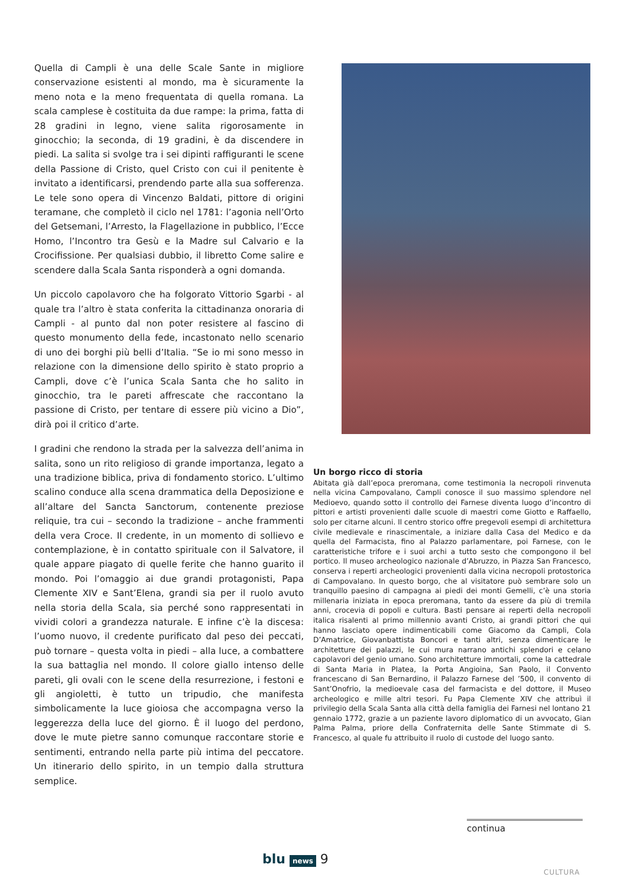Quella di Campli è una delle Scale Sante in migliore conservazione esistenti al mondo, ma è sicuramente la meno nota e la meno frequentata di quella romana. La scala camplese è costituita da due rampe: la prima, fatta di 28 gradini in legno, viene salita rigorosamente in ginocchio; la seconda, di 19 gradini, è da discendere in piedi. La salita si svolge tra i sei dipinti raffiguranti le scene della Passione di Cristo, quel Cristo con cui il penitente è invitato a identificarsi, prendendo parte alla sua sofferenza. Le tele sono opera di Vincenzo Baldati, pittore di origini teramane, che completò il ciclo nel 1781: l’agonia nell’Orto del Getsemani, l’Arresto, la Flagellazione in pubblico, l’Ecce Homo, l’Incontro tra Gesù e la Madre sul Calvario e la Crocifissione. Per qualsiasi dubbio, il libretto Come salire e scendere dalla Scala Santa risponderà a ogni domanda.
Un piccolo capolavoro che ha folgorato Vittorio Sgarbi - al quale tra l’altro è stata conferita la cittadinanza onoraria di Campli - al punto dal non poter resistere al fascino di questo monumento della fede, incastonato nello scenario di uno dei borghi più belli d’Italia. “Se io mi sono messo in relazione con la dimensione dello spirito è stato proprio a Campli, dove c’è l’unica Scala Santa che ho salito in ginocchio, tra le pareti affrescate che raccontano la passione di Cristo, per tentare di essere più vicino a Dio”, dirà poi il critico d’arte.
I gradini che rendono la strada per la salvezza dell’anima in salita, sono un rito religioso di grande importanza, legato a una tradizione biblica, priva di fondamento storico. L’ultimo scalino conduce alla scena drammatica della Deposizione e all’altare del Sancta Sanctorum, contenente preziose reliquie, tra cui – secondo la tradizione – anche frammenti della vera Croce. Il credente, in un momento di sollievo e contemplazione, è in contatto spirituale con il Salvatore, il quale appare piagato di quelle ferite che hanno guarito il mondo. Poi l’omaggio ai due grandi protagonisti, Papa Clemente XIV e Sant’Elena, grandi sia per il ruolo avuto nella storia della Scala, sia perché sono rappresentati in vividi colori a grandezza naturale. E infine c’è la discesa: l’uomo nuovo, il credente purificato dal peso dei peccati, può tornare – questa volta in piedi – alla luce, a combattere la sua battaglia nel mondo. Il colore giallo intenso delle pareti, gli ovali con le scene della resurrezione, i festoni e gli angioletti, è tutto un tripudio, che manifesta simbolicamente la luce gioiosa che accompagna verso la leggerezza della luce del giorno. È il luogo del perdono, dove le mute pietre sanno comunque raccontare storie e sentimenti, entrando nella parte più intima del peccatore. Un itinerario dello spirito, in un tempio dalla struttura semplice.
Un borgo ricco di storia
Abitata già dall’epoca preromana, come testimonia la necropoli rinvenuta nella vicina Campovalano, Campli conosce il suo massimo splendore nel Medioevo, quando sotto il controllo dei Farnese diventa luogo d’incontro di pittori e artisti provenienti dalle scuole di maestri come Giotto e Raffaello, solo per citarne alcuni. Il centro storico offre pregevoli esempi di architettura civile medievale e rinascimentale, a iniziare dalla Casa del Medico e da quella del Farmacista, fino al Palazzo parlamentare, poi Farnese, con le caratteristiche trifore e i suoi archi a tutto sesto che compongono il bel portico. Il museo archeologico nazionale d’Abruzzo, in Piazza San Francesco, conserva i reperti archeologici provenienti dalla vicina necropoli protostorica di Campovalano. In questo borgo, che al visitatore può sembrare solo un tranquillo paesino di campagna ai piedi dei monti Gemelli, c’è una storia millenaria iniziata in epoca preromana, tanto da essere da più di tremila anni, crocevia di popoli e cultura. Basti pensare ai reperti della necropoli italica risalenti al primo millennio avanti Cristo, ai grandi pittori che qui hanno lasciato opere indimenticabili come Giacomo da Campli, Cola D’Amatrice, Giovanbattista Boncori e tanti altri, senza dimenticare le architetture dei palazzi, le cui mura narrano antichi splendori e celano capolavori del genio umano. Sono architetture immortali, come la cattedrale di Santa Maria in Platea, la Porta Angioina, San Paolo, il Convento francescano di San Bernardino, il Palazzo Farnese del ’500, il convento di Sant’Onofrio, la medioevale casa del farmacista e del dottore, il Museo archeologico e mille altri tesori. Fu Papa Clemente XIV che attribuì il privilegio della Scala Santa alla città della famiglia dei Farnesi nel lontano 21 gennaio 1772, grazie a un paziente lavoro diplomatico di un avvocato, Gian Palma Palma, priore della Confraternita delle Sante Stimmate di S. Francesco, al quale fu attribuito il ruolo di custode del luogo santo.
continua
blu news 9
CULTURA